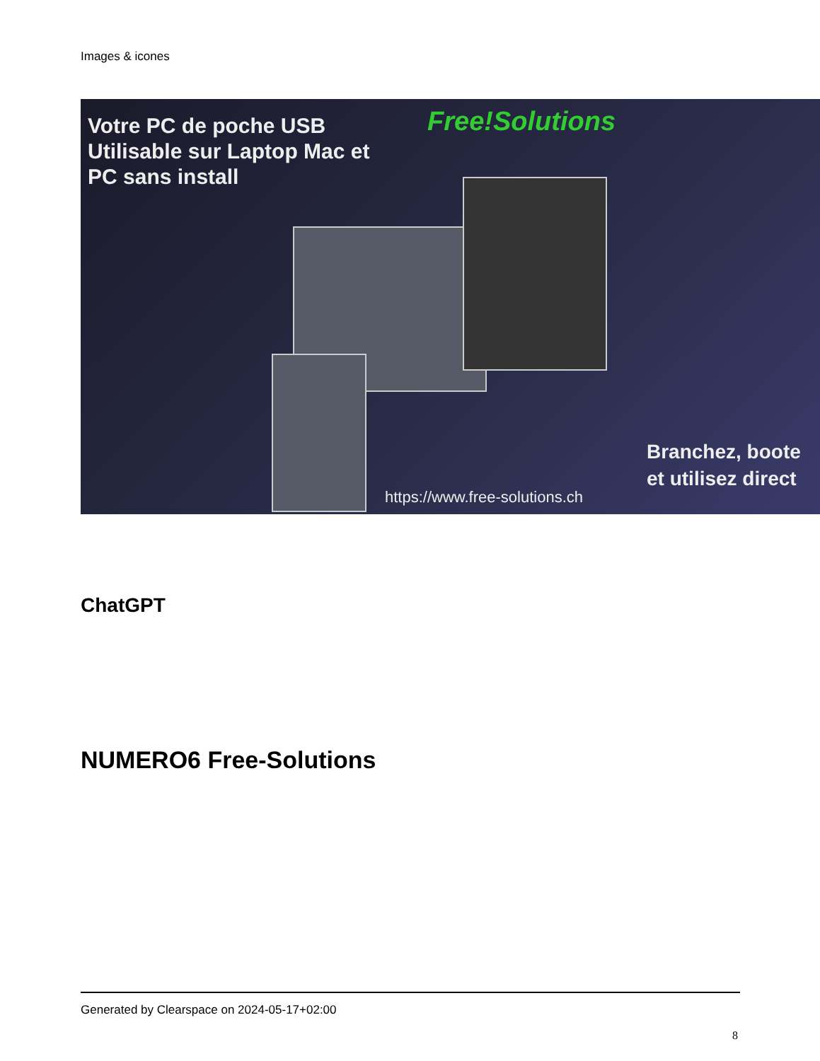Images & icones
Votre PC de poche USB
Utilisable sur Laptop Mac et
PC sans install
Free!Solutions
Branchez, boote
et utilisez direct
https://www.free-solutions.ch
ChatGPT
NUMERO6 Free-Solutions
Generated by Clearspace on 2024-05-17+02:00
8